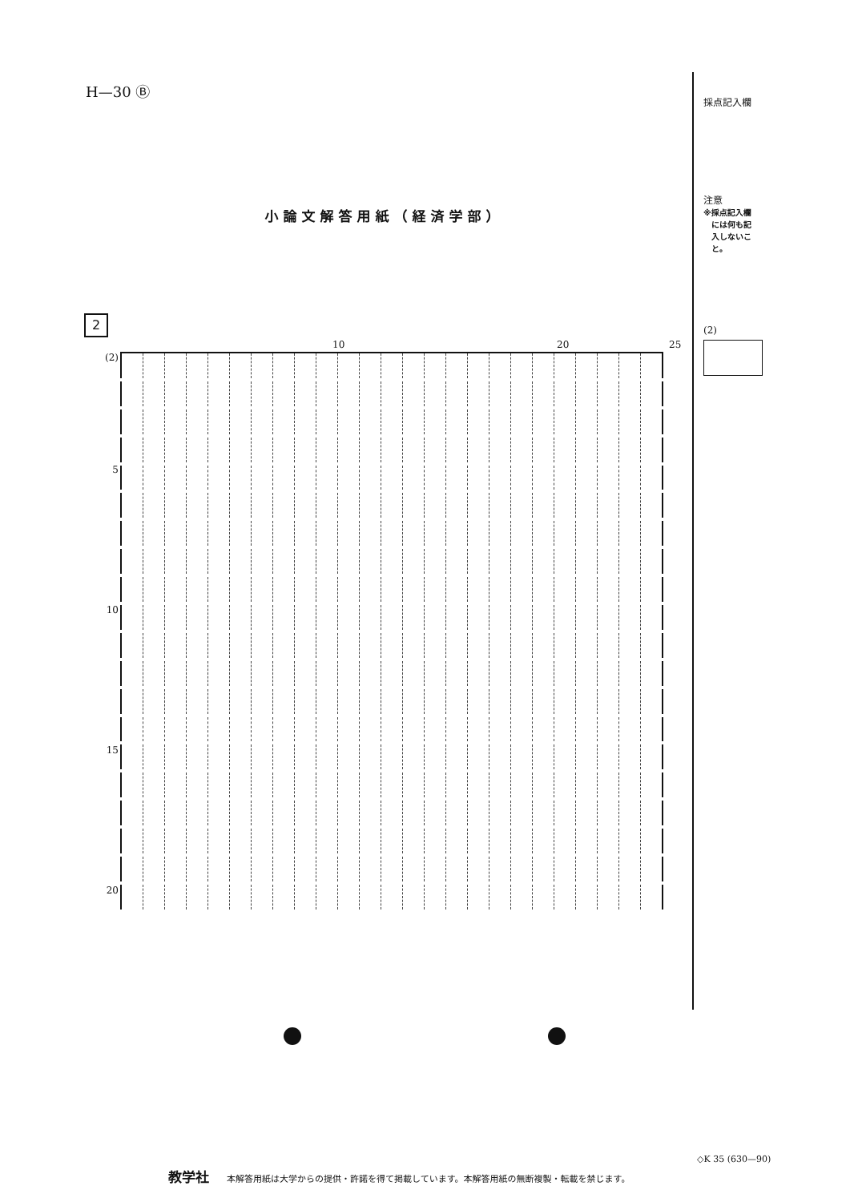H—30 Ⓑ
小論文解答用紙（経済学部）
2
10 20 25
(2)
5
10
15
20
採点記入欄
注意
※採点記入欄
　には何も記
　入しないこ
　と。
(2)
◇K 35 (630—90)
教学社　　本解答用紙は大学からの提供・許諾を得て掲載しています。本解答用紙の無断複製・転載を禁じます。